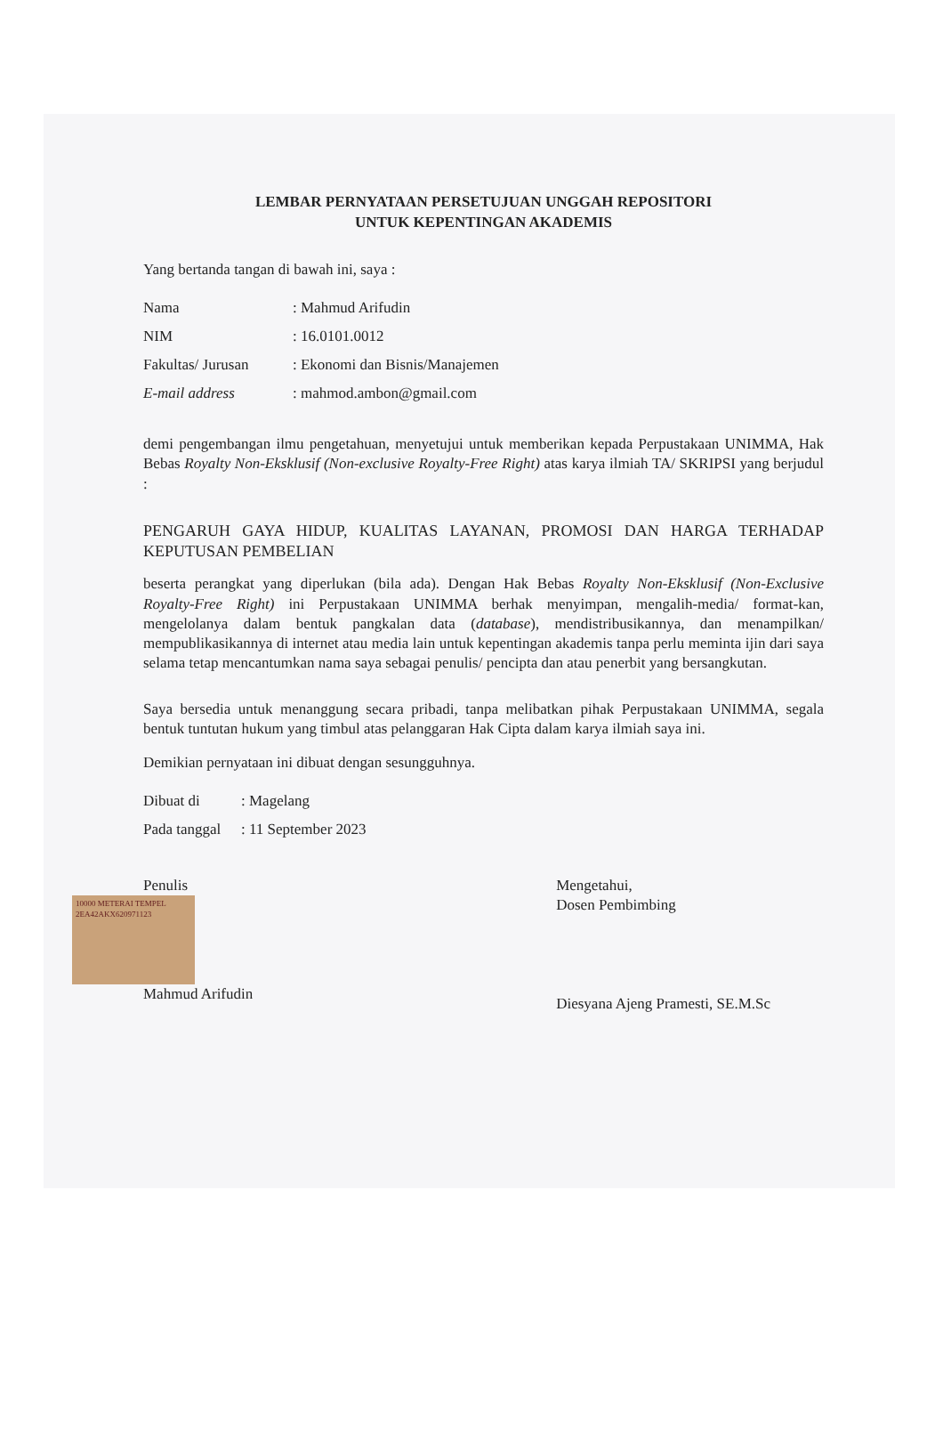LEMBAR PERNYATAAN PERSETUJUAN UNGGAH REPOSITORI
UNTUK KEPENTINGAN AKADEMIS
Yang bertanda tangan di bawah ini, saya :
| Nama | : Mahmud Arifudin |
| NIM | : 16.0101.0012 |
| Fakultas/ Jurusan | : Ekonomi dan Bisnis/Manajemen |
| E-mail address | : mahmod.ambon@gmail.com |
demi pengembangan ilmu pengetahuan, menyetujui untuk memberikan kepada Perpustakaan UNIMMA, Hak Bebas Royalty Non-Eksklusif (Non-exclusive Royalty-Free Right) atas karya ilmiah TA/ SKRIPSI yang berjudul :
PENGARUH GAYA HIDUP, KUALITAS LAYANAN, PROMOSI DAN HARGA TERHADAP KEPUTUSAN PEMBELIAN
beserta perangkat yang diperlukan (bila ada). Dengan Hak Bebas Royalty Non-Eksklusif (Non-Exclusive Royalty-Free Right) ini Perpustakaan UNIMMA berhak menyimpan, mengalih-media/ format-kan, mengelolanya dalam bentuk pangkalan data (database), mendistribusikannya, dan menampilkan/ mempublikasikannya di internet atau media lain untuk kepentingan akademis tanpa perlu meminta ijin dari saya selama tetap mencantumkan nama saya sebagai penulis/ pencipta dan atau penerbit yang bersangkutan.
Saya bersedia untuk menanggung secara pribadi, tanpa melibatkan pihak Perpustakaan UNIMMA, segala bentuk tuntutan hukum yang timbul atas pelanggaran Hak Cipta dalam karya ilmiah saya ini.
Demikian pernyataan ini dibuat dengan sesungguhnya.
| Dibuat di | : Magelang |
| Pada tanggal | : 11 September 2023 |
Penulis
10000 METERAI TEMPEL 2EA42AKX620971123
Mahmud Arifudin
Mengetahui,
Dosen Pembimbing
Diesyana Ajeng Pramesti, SE.M.Sc